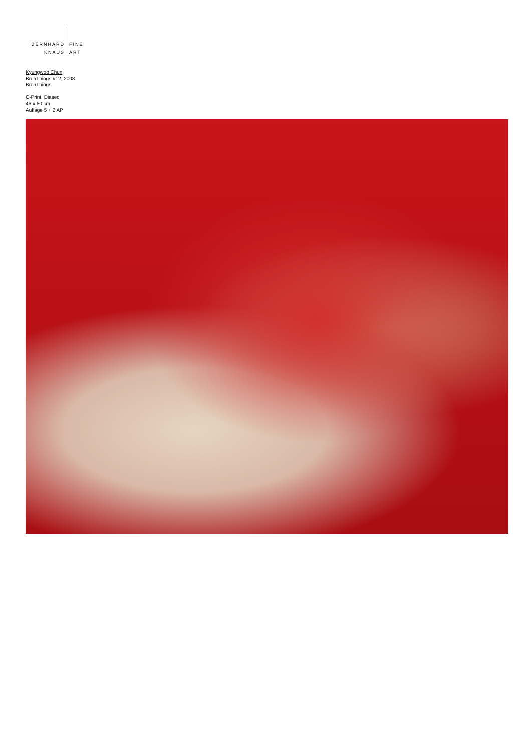BERNHARD FINE
KNAUS ART
Kyungwoo Chun
BreaThings #12, 2008
BreaThings
C-Print, Diasec
46 x 60 cm
Auflage 5 + 2 AP